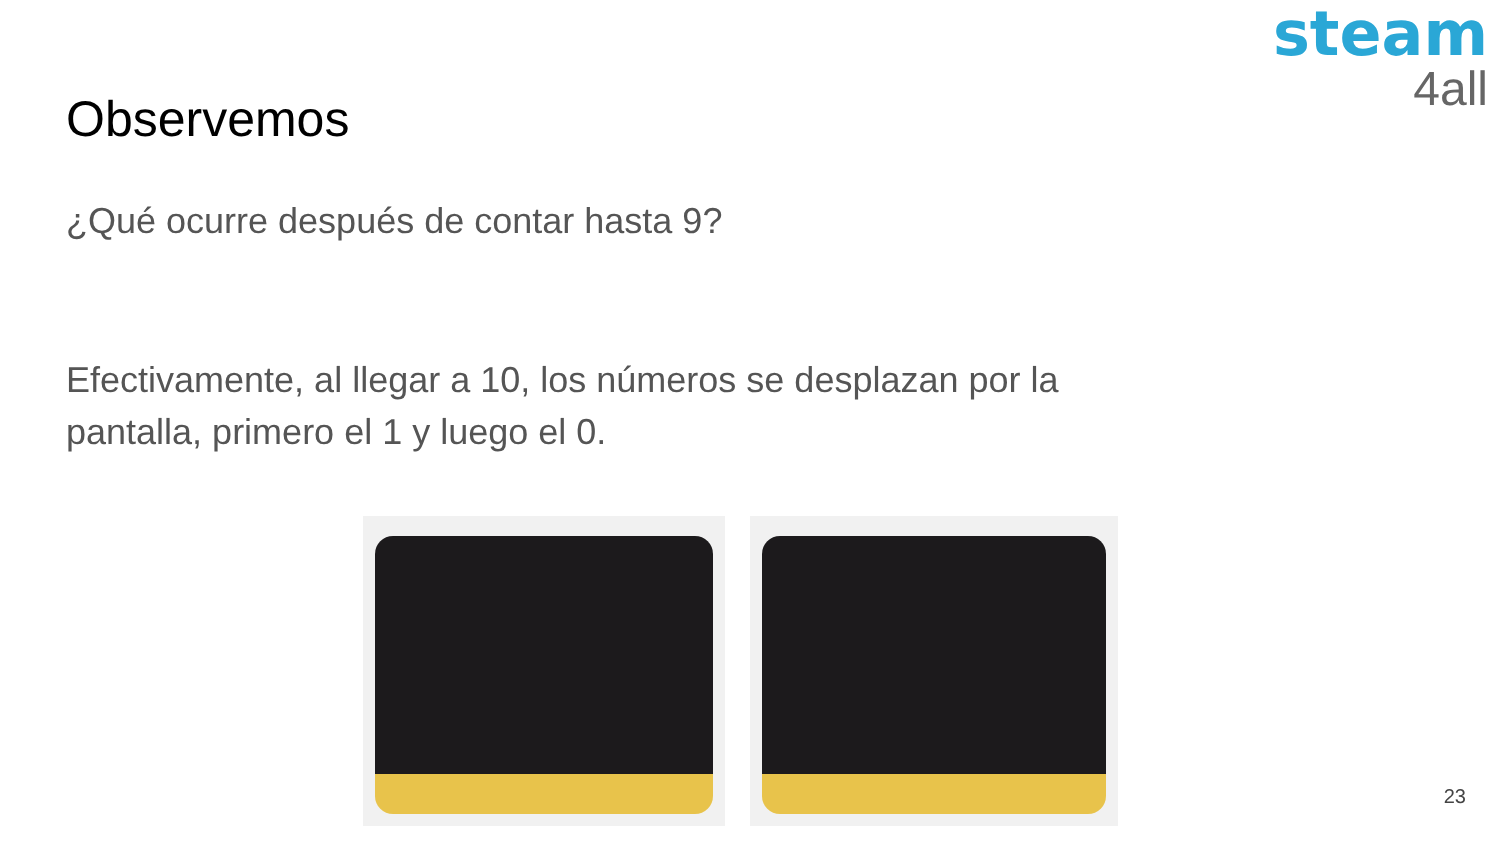steam
4all
Observemos
¿Qué ocurre después de contar hasta 9?
Efectivamente, al llegar a 10, los números se desplazan por la pantalla, primero el 1 y luego el 0.
23